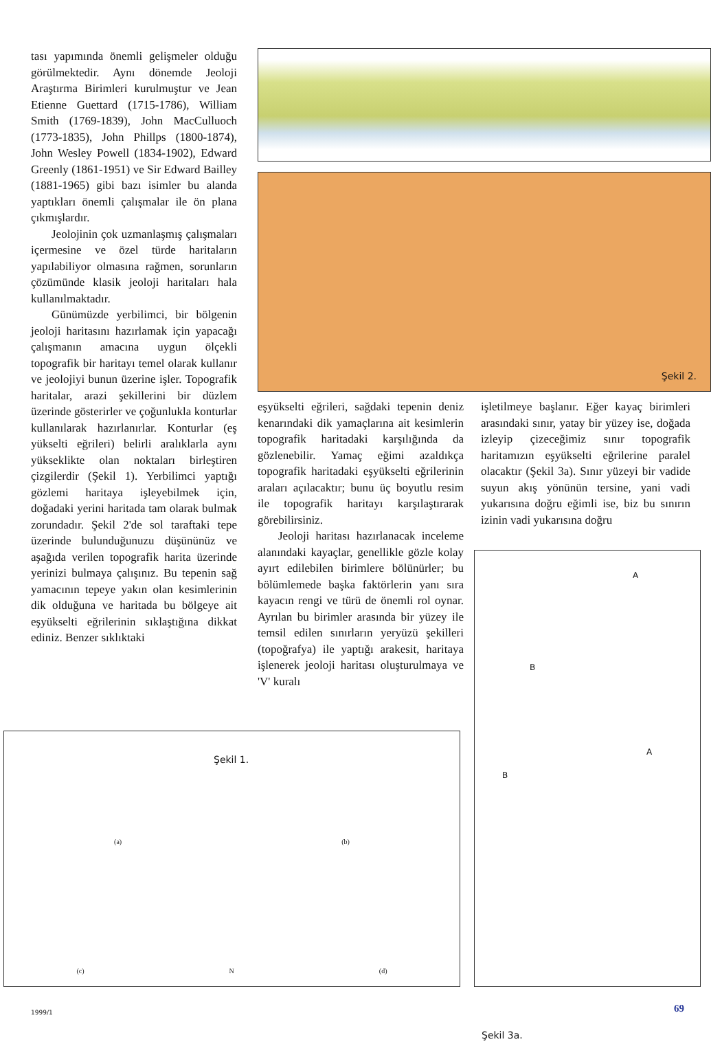tası yapımında önemli gelişmeler olduğu görülmektedir. Aynı dönemde Jeoloji Araştırma Birimleri kurulmuştur ve Jean Etienne Guettard (1715-1786), William Smith (1769-1839), John MacCulluoch (1773-1835), John Phillps (1800-1874), John Wesley Powell (1834-1902), Edward Greenly (1861-1951) ve Sir Edward Bailley (1881-1965) gibi bazı isimler bu alanda yaptıkları önemli çalışmalar ile ön plana çıkmışlardır.
Jeolojinin çok uzmanlaşmış çalışmaları içermesine ve özel türde haritaların yapılabiliyor olmasına rağmen, sorunların çözümünde klasik jeoloji haritaları hala kullanılmaktadır.
Günümüzde yerbilimci, bir bölgenin jeoloji haritasını hazırlamak için yapacağı çalışmanın amacına uygun ölçekli topografik bir haritayı temel olarak kullanır ve jeolojiyi bunun üzerine işler. Topografik haritalar, arazi şekillerini bir düzlem üzerinde gösterirler ve çoğunlukla konturlar kullanılarak hazırlanırlar. Konturlar (eş yükselti eğrileri) belirli aralıklarla aynı yükseklikte olan noktaları birleştiren çizgilerdir (Şekil 1). Yerbilimci yaptığı gözlemi haritaya işleyebilmek için, doğadaki yerini haritada tam olarak bulmak zorundadır. Şekil 2'de sol taraftaki tepe üzerinde bulunduğunuzu düşününüz ve aşağıda verilen topografik harita üzerinde yerinizi bulmaya çalışınız. Bu tepenin sağ yamacının tepeye yakın olan kesimlerinin dik olduğuna ve haritada bu bölgeye ait eşyükselti eğrilerinin sıklaştığına dikkat ediniz. Benzer sıklıktaki
Şekil 2.
eşyükselti eğrileri, sağdaki tepenin deniz kenarındaki dik yamaçlarına ait kesimlerin topografik haritadaki karşılığında da gözlenebilir. Yamaç eğimi azaldıkça topografik haritadaki eşyükselti eğrilerinin araları açılacaktır; bunu üç boyutlu resim ile topografik haritayı karşılaştırarak görebilirsiniz.
Jeoloji haritası hazırlanacak inceleme alanındaki kayaçlar, genellikle gözle kolay ayırt edilebilen birimlere bölünürler; bu bölümlemede başka faktörlerin yanı sıra kayacın rengi ve türü de önemli rol oynar. Ayrılan bu birimler arasında bir yüzey ile temsil edilen sınırların yeryüzü şekilleri (topoğrafya) ile yaptığı arakesit, haritaya işlenerek jeoloji haritası oluşturulmaya ve 'V' kuralı
işletilmeye başlanır. Eğer kayaç birimleri arasındaki sınır, yatay bir yüzey ise, doğada izleyip çizeceğimiz sınır topografik haritamızın eşyükselti eğrilerine paralel olacaktır (Şekil 3a). Sınır yüzeyi bir vadide suyun akış yönünün tersine, yani vadi yukarısına doğru eğimli ise, biz bu sınırın izinin vadi yukarısına doğru
Şekil 1.
(a) (b)
(c) N (d)
A
B
A
B
Şekil 3a.
1999/1 69